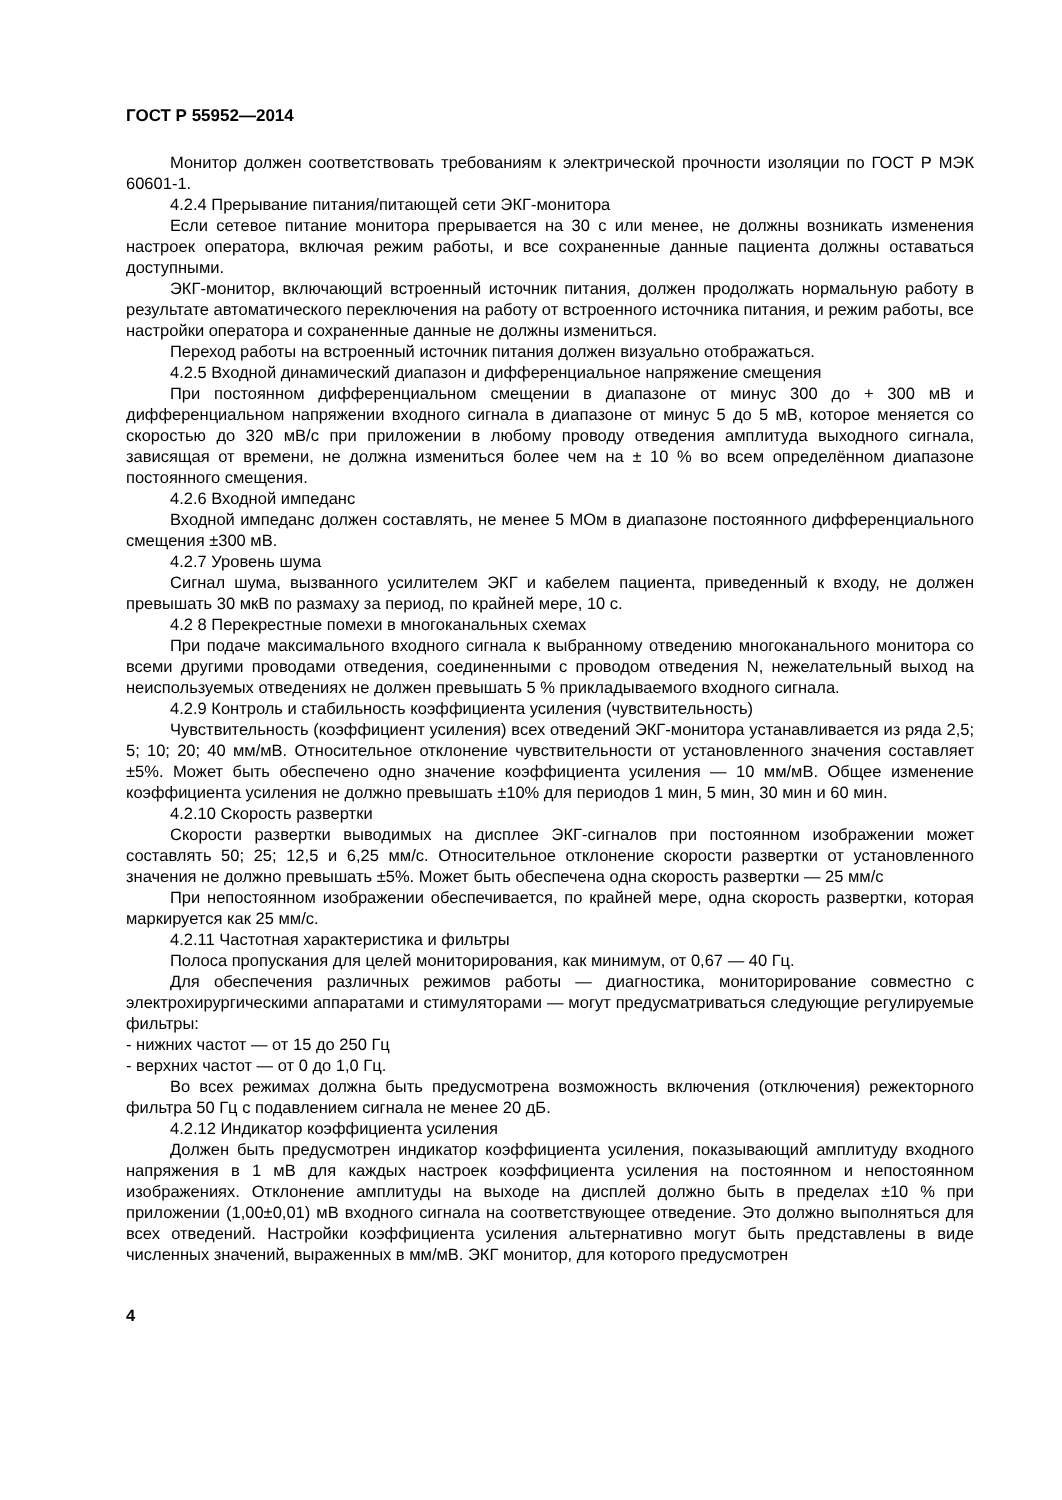ГОСТ Р 55952—2014
Монитор должен соответствовать требованиям к электрической прочности изоляции по ГОСТ Р МЭК 60601-1.
4.2.4 Прерывание питания/питающей сети ЭКГ-монитора
Если сетевое питание монитора прерывается на 30 с или менее, не должны возникать изменения настроек оператора, включая режим работы, и все сохраненные данные пациента должны оставаться доступными.
ЭКГ-монитор, включающий встроенный источник питания, должен продолжать нормальную работу в результате автоматического переключения на работу от встроенного источника питания, и режим работы, все настройки оператора и сохраненные данные не должны измениться.
Переход работы на встроенный источник питания должен визуально отображаться.
4.2.5 Входной динамический диапазон и дифференциальное напряжение смещения
При постоянном дифференциальном смещении в диапазоне от минус 300 до + 300 мВ и дифференциальном напряжении входного сигнала в диапазоне от минус 5 до 5 мВ, которое меняется со скоростью до 320 мВ/с при приложении в любому проводу отведения амплитуда выходного сигнала, зависящая от времени, не должна измениться более чем на ± 10 % во всем определённом диапазоне постоянного смещения.
4.2.6 Входной импеданс
Входной импеданс должен составлять, не менее 5 МОм в диапазоне постоянного дифференциального смещения ±300 мВ.
4.2.7 Уровень шума
Сигнал шума, вызванного усилителем ЭКГ и кабелем пациента, приведенный к входу, не должен превышать 30 мкВ по размаху за период, по крайней мере, 10 с.
4.2 8 Перекрестные помехи в многоканальных схемах
При подаче максимального входного сигнала к выбранному отведению многоканального монитора со всеми другими проводами отведения, соединенными с проводом отведения N, нежелательный выход на неиспользуемых отведениях не должен превышать 5 % прикладываемого входного сигнала.
4.2.9 Контроль и стабильность коэффициента усиления (чувствительность)
Чувствительность (коэффициент усиления) всех отведений ЭКГ-монитора устанавливается из ряда 2,5; 5; 10; 20; 40 мм/мВ. Относительное отклонение чувствительности от установленного значения составляет ±5%. Может быть обеспечено одно значение коэффициента усиления — 10 мм/мВ. Общее изменение коэффициента усиления не должно превышать ±10% для периодов 1 мин, 5 мин, 30 мин и 60 мин.
4.2.10 Скорость развертки
Скорости развертки выводимых на дисплее ЭКГ-сигналов при постоянном изображении может составлять 50; 25; 12,5 и 6,25 мм/с. Относительное отклонение скорости развертки от установленного значения не должно превышать ±5%. Может быть обеспечена одна скорость развертки — 25 мм/с
При непостоянном изображении обеспечивается, по крайней мере, одна скорость развертки, которая маркируется как 25 мм/с.
4.2.11 Частотная характеристика и фильтры
Полоса пропускания для целей мониторирования, как минимум, от 0,67 — 40 Гц.
Для обеспечения различных режимов работы — диагностика, мониторирование совместно с электрохирургическими аппаратами и стимуляторами — могут предусматриваться следующие регулируемые фильтры:
- нижних частот — от 15 до 250 Гц
- верхних частот — от 0 до 1,0 Гц.
Во всех режимах должна быть предусмотрена возможность включения (отключения) режекторного фильтра 50 Гц с подавлением сигнала не менее 20 дБ.
4.2.12 Индикатор коэффициента усиления
Должен быть предусмотрен индикатор коэффициента усиления, показывающий амплитуду входного напряжения в 1 мВ для каждых настроек коэффициента усиления на постоянном и непостоянном изображениях. Отклонение амплитуды на выходе на дисплей должно быть в пределах ±10 % при приложении (1,00±0,01) мВ входного сигнала на соответствующее отведение. Это должно выполняться для всех отведений. Настройки коэффициента усиления альтернативно могут быть представлены в виде численных значений, выраженных в мм/мВ. ЭКГ монитор, для которого предусмотрен
4